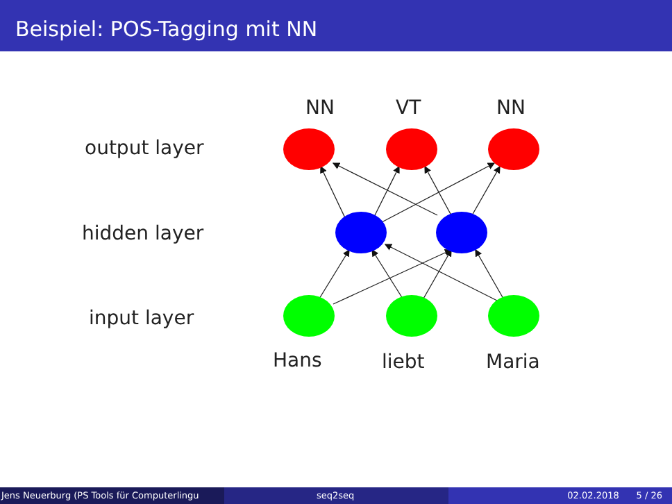Beispiel: POS-Tagging mit NN
NN
VT
NN
output layer
hidden layer
input layer
Hans
liebt
Maria
Jens Neuerburg (PS Tools für Computerlingu
seq2seq 02.02.2018 5 / 26